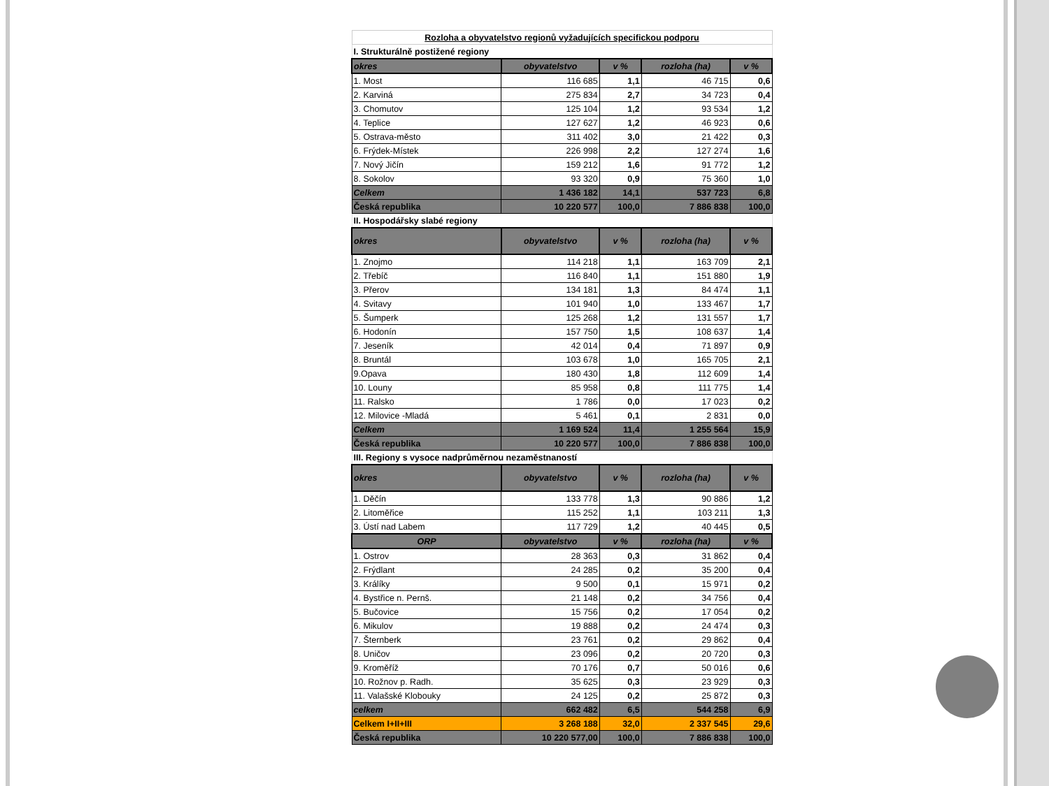| Rozloha a obyvatelstvo regionů vyžadujících specifickou podporu | | | | |
| I. Strukturálně postižené regiony | | | | |
| okres | obyvatelstvo | v % | rozloha (ha) | v % |
| 1. Most | 116 685 | 1,1 | 46 715 | 0,6 |
| 2. Karviná | 275 834 | 2,7 | 34 723 | 0,4 |
| 3. Chomutov | 125 104 | 1,2 | 93 534 | 1,2 |
| 4. Teplice | 127 627 | 1,2 | 46 923 | 0,6 |
| 5. Ostrava-město | 311 402 | 3,0 | 21 422 | 0,3 |
| 6. Frýdek-Místek | 226 998 | 2,2 | 127 274 | 1,6 |
| 7. Nový Jičín | 159 212 | 1,6 | 91 772 | 1,2 |
| 8. Sokolov | 93 320 | 0,9 | 75 360 | 1,0 |
| Celkem | 1 436 182 | 14,1 | 537 723 | 6,8 |
| Česká republika | 10 220 577 | 100,0 | 7 886 838 | 100,0 |
| II. Hospodářsky slabé regiony | | | | |
| okres | obyvatelstvo | v % | rozloha (ha) | v % |
| 1. Znojmo | 114 218 | 1,1 | 163 709 | 2,1 |
| 2. Třebíč | 116 840 | 1,1 | 151 880 | 1,9 |
| 3. Přerov | 134 181 | 1,3 | 84 474 | 1,1 |
| 4. Svitavy | 101 940 | 1,0 | 133 467 | 1,7 |
| 5. Šumperk | 125 268 | 1,2 | 131 557 | 1,7 |
| 6. Hodonín | 157 750 | 1,5 | 108 637 | 1,4 |
| 7. Jeseník | 42 014 | 0,4 | 71 897 | 0,9 |
| 8. Bruntál | 103 678 | 1,0 | 165 705 | 2,1 |
| 9.Opava | 180 430 | 1,8 | 112 609 | 1,4 |
| 10. Louny | 85 958 | 0,8 | 111 775 | 1,4 |
| 11. Ralsko | 1 786 | 0,0 | 17 023 | 0,2 |
| 12. Milovice -Mladá | 5 461 | 0,1 | 2 831 | 0,0 |
| Celkem | 1 169 524 | 11,4 | 1 255 564 | 15,9 |
| Česká republika | 10 220 577 | 100,0 | 7 886 838 | 100,0 |
| III. Regiony s vysoce nadprůměrnou nezaměstnaností | | | | |
| okres | obyvatelstvo | v % | rozloha (ha) | v % |
| 1. Děčín | 133 778 | 1,3 | 90 886 | 1,2 |
| 2. Litoměřice | 115 252 | 1,1 | 103 211 | 1,3 |
| 3. Ústí nad Labem | 117 729 | 1,2 | 40 445 | 0,5 |
| ORP | obyvatelstvo | v % | rozloha (ha) | v % |
| 1. Ostrov | 28 363 | 0,3 | 31 862 | 0,4 |
| 2. Frýdlant | 24 285 | 0,2 | 35 200 | 0,4 |
| 3. Králíky | 9 500 | 0,1 | 15 971 | 0,2 |
| 4. Bystřice n. Pernš. | 21 148 | 0,2 | 34 756 | 0,4 |
| 5. Bučovice | 15 756 | 0,2 | 17 054 | 0,2 |
| 6. Mikulov | 19 888 | 0,2 | 24 474 | 0,3 |
| 7. Šternberk | 23 761 | 0,2 | 29 862 | 0,4 |
| 8. Uničov | 23 096 | 0,2 | 20 720 | 0,3 |
| 9. Kroměříž | 70 176 | 0,7 | 50 016 | 0,6 |
| 10. Rožnov p. Radh. | 35 625 | 0,3 | 23 929 | 0,3 |
| 11. Valašské Klobouky | 24 125 | 0,2 | 25 872 | 0,3 |
| celkem | 662 482 | 6,5 | 544 258 | 6,9 |
| Celkem I+II+III | 3 268 188 | 32,0 | 2 337 545 | 29,6 |
| Česká republika | 10 220 577,00 | 100,0 | 7 886 838 | 100,0 |